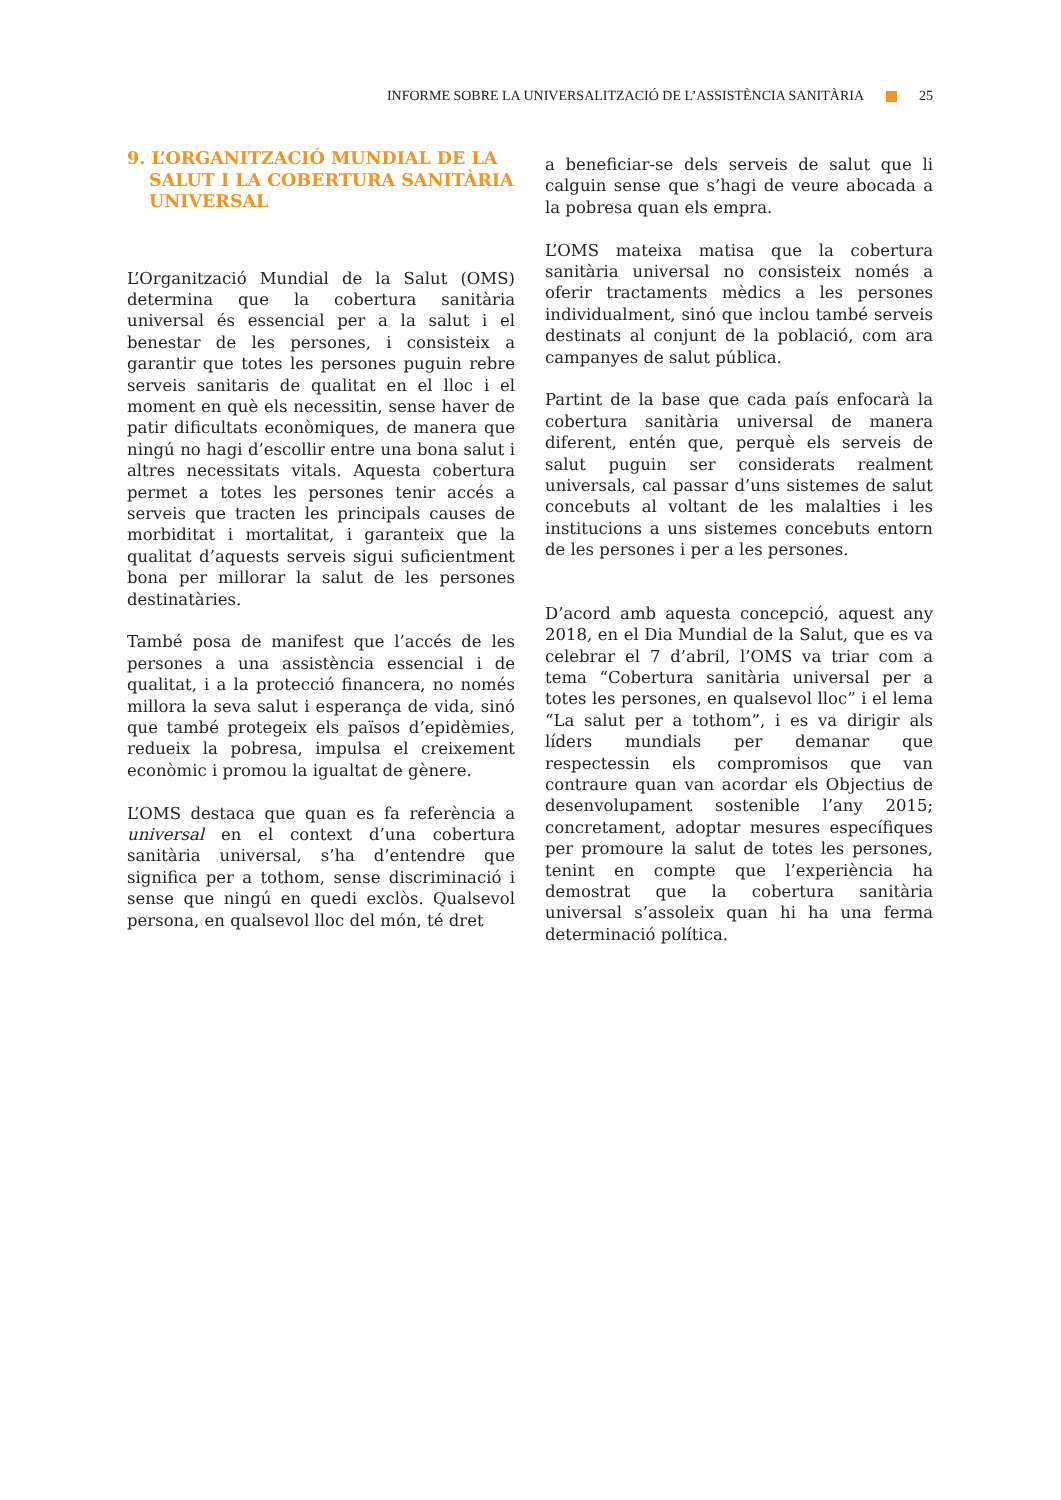INFORME SOBRE LA UNIVERSALITZACIÓ DE L’ASSISTÈNCIA SANITÀRIA 25
9. L’ORGANITZACIÓ MUNDIAL DE LA SALUT I LA COBERTURA SANITÀRIA UNIVERSAL
L’Organització Mundial de la Salut (OMS) determina que la cobertura sanitària universal és essencial per a la salut i el benestar de les persones, i consisteix a garantir que totes les persones puguin rebre serveis sanitaris de qualitat en el lloc i el moment en què els necessitin, sense haver de patir dificultats econòmiques, de manera que ningú no hagi d’escollir entre una bona salut i altres necessitats vitals. Aquesta cobertura permet a totes les persones tenir accés a serveis que tracten les principals causes de morbiditat i mortalitat, i garanteix que la qualitat d’aquests serveis sigui suficientment bona per millorar la salut de les persones destinatàries.
També posa de manifest que l’accés de les persones a una assistència essencial i de qualitat, i a la protecció financera, no només millora la seva salut i esperança de vida, sinó que també protegeix els països d’epidèmies, redueix la pobresa, impulsa el creixement econòmic i promou la igualtat de gènere.
L’OMS destaca que quan es fa referència a universal en el context d’una cobertura sanitària universal, s’ha d’entendre que significa per a tothom, sense discriminació i sense que ningú en quedi exclòs. Qualsevol persona, en qualsevol lloc del món, té dret
a beneficiar-se dels serveis de salut que li calguin sense que s’hagi de veure abocada a la pobresa quan els empra.
L’OMS mateixa matisa que la cobertura sanitària universal no consisteix només a oferir tractaments mèdics a les persones individualment, sinó que inclou també serveis destinats al conjunt de la població, com ara campanyes de salut pública.
Partint de la base que cada país enfocarà la cobertura sanitària universal de manera diferent, entén que, perquè els serveis de salut puguin ser considerats realment universals, cal passar d’uns sistemes de salut concebuts al voltant de les malalties i les institucions a uns sistemes concebuts entorn de les persones i per a les persones.
D’acord amb aquesta concepció, aquest any 2018, en el Dia Mundial de la Salut, que es va celebrar el 7 d’abril, l’OMS va triar com a tema “Cobertura sanitària universal per a totes les persones, en qualsevol lloc” i el lema “La salut per a tothom”, i es va dirigir als líders mundials per demanar que respectessin els compromisos que van contraure quan van acordar els Objectius de desenvolupament sostenible l’any 2015; concretament, adoptar mesures específiques per promoure la salut de totes les persones, tenint en compte que l’experiència ha demostrat que la cobertura sanitària universal s’assoleix quan hi ha una ferma determinació política.